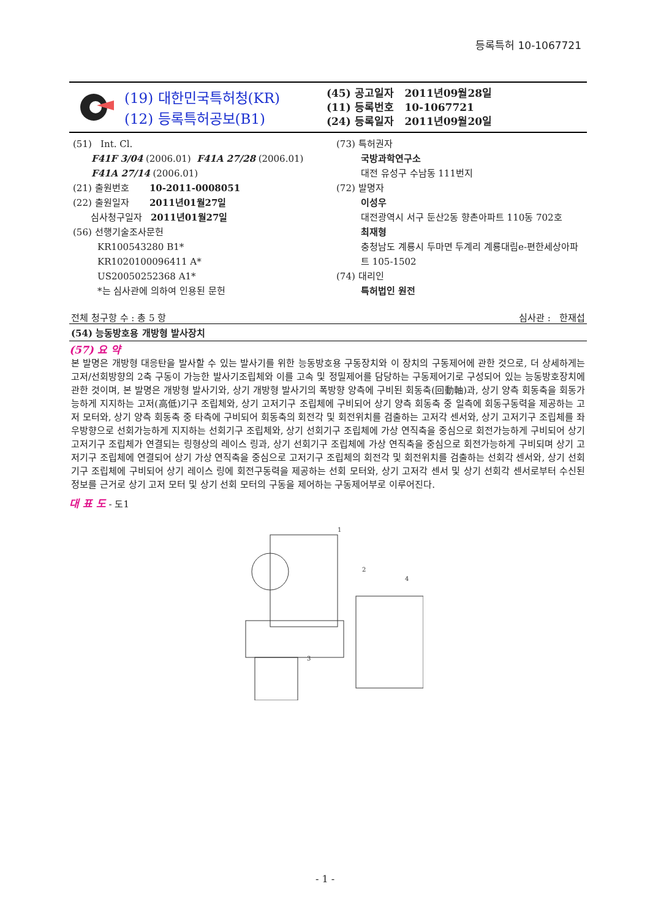등록특허 10-1067721
(19) 대한민국특허청(KR)
(12) 등록특허공보(B1)
(45) 공고일자 2011년09월28일
(11) 등록번호 10-1067721
(24) 등록일자 2011년09월20일
(51) Int. Cl.
F41F 3/04 (2006.01) F41A 27/28 (2006.01)
F41A 27/14 (2006.01)
(21) 출원번호 10-2011-0008051
(22) 출원일자 2011년01월27일
심사청구일자 2011년01월27일
(56) 선행기술조사문헌
KR100543280 B1*
KR1020100096411 A*
US20050252368 A1*
*는 심사관에 의하여 인용된 문헌
(73) 특허권자
국방과학연구소
대전 유성구 수남동 111번지
(72) 발명자
이성우
대전광역시 서구 둔산2동 향촌아파트 110동 702호
최재형
충청남도 계룡시 두마면 두계리 계룡대림e-편한세상아파트 105-1502
(74) 대리인
특허법인 원전
전체 청구항 수 : 총 5 항 심사관 : 한재섭
(54) 능동방호용 개방형 발사장치
(57) 요 약
본 발명은 개방형 대응탄을 발사할 수 있는 발사기를 위한 능동방호용 구동장치와 이 장치의 구동제어에 관한 것으로, 더 상세하게는 고저/선회방향의 2축 구동이 가능한 발사기조립체와 이를 고속 및 정밀제어를 담당하는 구동제어기로 구성되어 있는 능동방호장치에 관한 것이며, 본 발명은 개방형 발사기와, 상기 개방형 발사기의 폭방향 양측에 구비된 회동축(回動軸)과, 상기 양측 회동축을 회동가능하게 지지하는 고저(高低)기구 조립체와, 상기 고저기구 조립체에 구비되어 상기 양측 회동축 중 일측에 회동구동력을 제공하는 고저 모터와, 상기 양측 회동축 중 타측에 구비되어 회동축의 회전각 및 회전위치를 검출하는 고저각 센서와, 상기 고저기구 조립체를 좌우방향으로 선회가능하게 지지하는 선회기구 조립체와, 상기 선회기구 조립체에 가상 연직축을 중심으로 회전가능하게 구비되어 상기 고저기구 조립체가 연결되는 링형상의 레이스 링과, 상기 선회기구 조립체에 가상 연직축을 중심으로 회전가능하게 구비되며 상기 고저기구 조립체에 연결되어 상기 가상 연직축을 중심으로 고저기구 조립체의 회전각 및 회전위치를 검출하는 선회각 센서와, 상기 선회기구 조립체에 구비되어 상기 레이스 링에 회전구동력을 제공하는 선회 모터와, 상기 고저각 센서 및 상기 선회각 센서로부터 수신된 정보를 근거로 상기 고저 모터 및 상기 선회 모터의 구동을 제어하는 구동제어부로 이루어진다.
대 표 도 - 도1
1
2
3
4
- 1 -